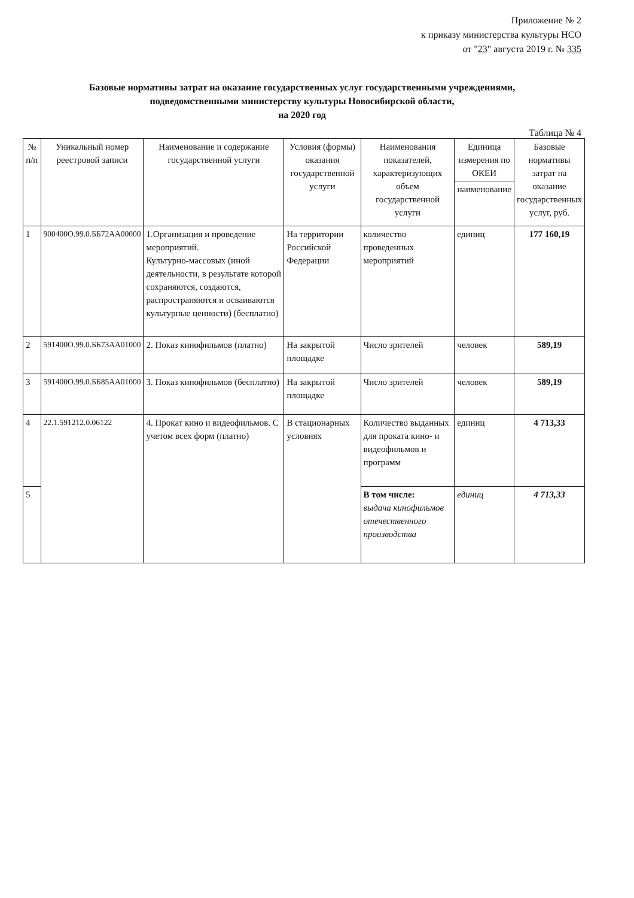Приложение № 2
к приказу министерства культуры НСО
от "23" августа 2019 г. № 335
Базовые нормативы затрат на оказание государственных услуг государственными учреждениями,
подведомственными министерству культуры Новосибирской области,
на 2020 год
Таблица № 4
| № п/п | Уникальный номер реестровой записи | Наименование и содержание государственной услуги | Условия (формы) оказания государственной услуги | Наименования показателей, характеризующих объем государственной услуги | Единица измерения по ОКЕИ | Базовые нормативы затрат на оказание государственных услуг, руб. |
| --- | --- | --- | --- | --- | --- | --- |
| | | | | | наименование | |
| 1 | 900400О.99.0.ББ72АА00000 | 1.Организация и проведение мероприятий. Культурно-массовых (иной деятельности, в результате которой сохраняются, создаются, распространяются и осваиваются культурные ценности) (бесплатно) | На территории Российской Федерации | количество проведенных мероприятий | единиц | 177 160,19 |
| 2 | 591400О.99.0.ББ73АА01000 | 2. Показ кинофильмов (платно) | На закрытой площадке | Число зрителей | человек | 589,19 |
| 3 | 591400О.99.0.ББ85АА01000 | 3. Показ кинофильмов (бесплатно) | На закрытой площадке | Число зрителей | человек | 589,19 |
| 4 | 22.1.591212.0.06122 | 4. Прокат кино и видеофильмов. С учетом всех форм (платно) | В стационарных условиях | Количество выданных для проката кино- и видеофильмов и программ | единиц | 4 713,33 |
| 5 | | | | В том числе: выдача кинофильмов отечественного производства | единиц | 4 713,33 |